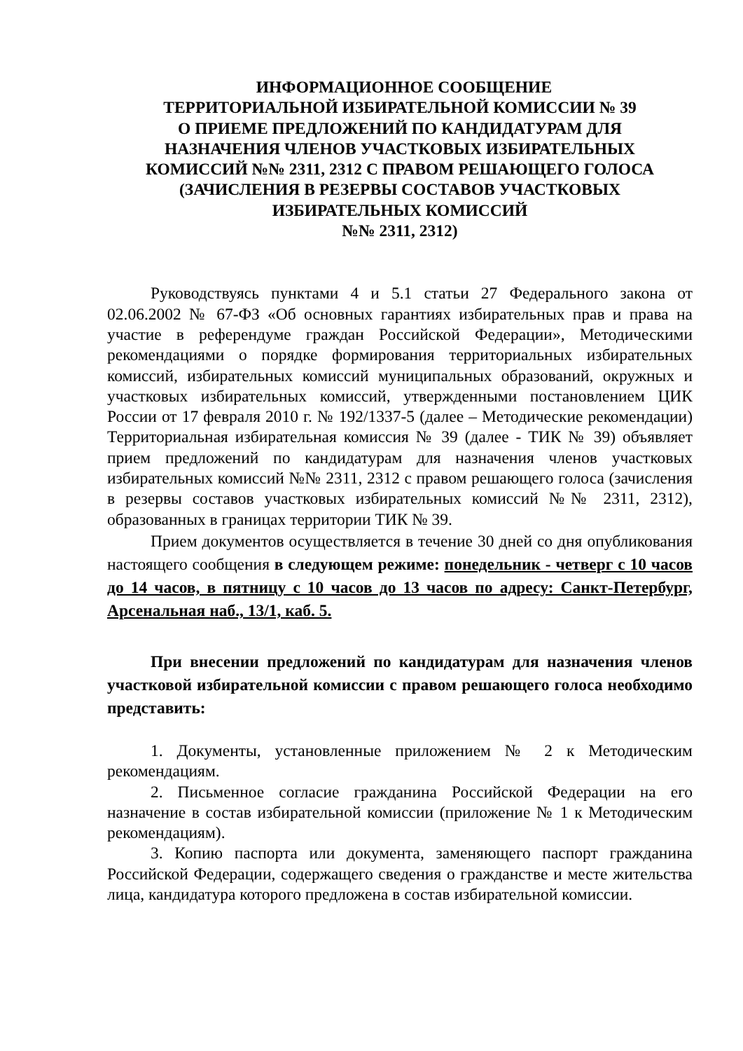ИНФОРМАЦИОННОЕ СООБЩЕНИЕ
ТЕРРИТОРИАЛЬНОЙ ИЗБИРАТЕЛЬНОЙ КОМИССИИ № 39
О ПРИЕМЕ ПРЕДЛОЖЕНИЙ ПО КАНДИДАТУРАМ ДЛЯ
НАЗНАЧЕНИЯ ЧЛЕНОВ УЧАСТКОВЫХ ИЗБИРАТЕЛЬНЫХ
КОМИССИЙ №№ 2311, 2312 С ПРАВОМ РЕШАЮЩЕГО ГОЛОСА
(ЗАЧИСЛЕНИЯ В РЕЗЕРВЫ СОСТАВОВ УЧАСТКОВЫХ
ИЗБИРАТЕЛЬНЫХ КОМИССИЙ
№№ 2311, 2312)
Руководствуясь пунктами 4 и 5.1 статьи 27 Федерального закона от 02.06.2002 № 67-ФЗ «Об основных гарантиях избирательных прав и права на участие в референдуме граждан Российской Федерации», Методическими рекомендациями о порядке формирования территориальных избирательных комиссий, избирательных комиссий муниципальных образований, окружных и участковых избирательных комиссий, утвержденными постановлением ЦИК России от 17 февраля 2010 г. № 192/1337-5 (далее – Методические рекомендации) Территориальная избирательная комиссия № 39 (далее - ТИК № 39) объявляет прием предложений по кандидатурам для назначения членов участковых избирательных комиссий №№ 2311, 2312 с правом решающего голоса (зачисления в резервы составов участковых избирательных комиссий №№ 2311, 2312), образованных в границах территории ТИК № 39.
Прием документов осуществляется в течение 30 дней со дня опубликования настоящего сообщения в следующем режиме: понедельник - четверг с 10 часов до 14 часов, в пятницу с 10 часов до 13 часов по адресу: Санкт-Петербург, Арсенальная наб., 13/1, каб. 5.
При внесении предложений по кандидатурам для назначения членов участковой избирательной комиссии с правом решающего голоса необходимо представить:
1. Документы, установленные приложением № 2 к Методическим рекомендациям.
2. Письменное согласие гражданина Российской Федерации на его назначение в состав избирательной комиссии (приложение № 1 к Методическим рекомендациям).
3. Копию паспорта или документа, заменяющего паспорт гражданина Российской Федерации, содержащего сведения о гражданстве и месте жительства лица, кандидатура которого предложена в состав избирательной комиссии.